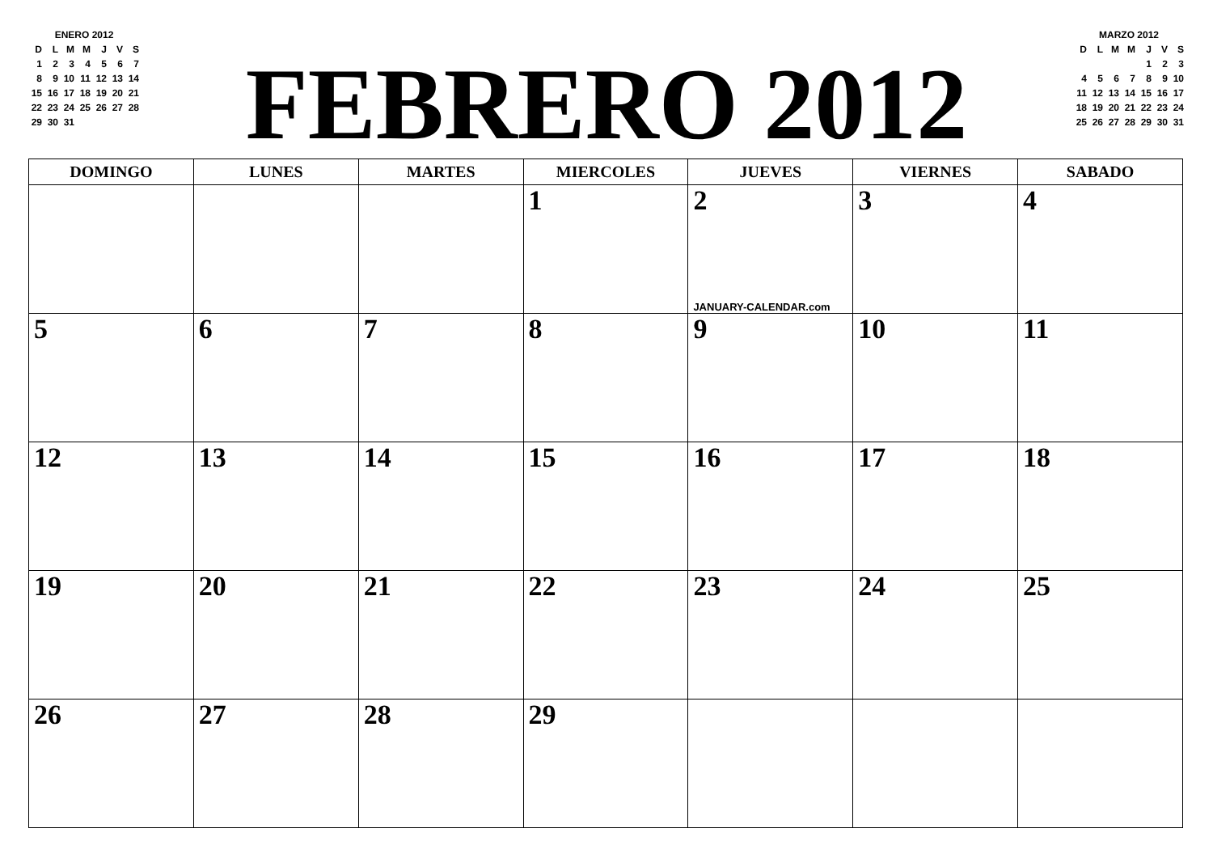ENERO 2012
| D | L | M | M | J | V | S |
| 1 | 2 | 3 | 4 | 5 | 6 | 7 |
| 8 | 9 | 10 | 11 | 12 | 13 | 14 |
| 15 | 16 | 17 | 18 | 19 | 20 | 21 |
| 22 | 23 | 24 | 25 | 26 | 27 | 28 |
| 29 | 30 | 31 | | | | |
FEBRERO 2012
MARZO 2012
| D | L | M | M | J | V | S |
| | | | | 1 | 2 | 3 |
| 4 | 5 | 6 | 7 | 8 | 9 | 10 |
| 11 | 12 | 13 | 14 | 15 | 16 | 17 |
| 18 | 19 | 20 | 21 | 22 | 23 | 24 |
| 25 | 26 | 27 | 28 | 29 | 30 | 31 |
| DOMINGO | LUNES | MARTES | MIERCOLES | JUEVES | VIERNES | SABADO |
| --- | --- | --- | --- | --- | --- | --- |
| | | | 1 | 2 JANUARY-CALENDAR.com | 3 | 4 |
| 5 | 6 | 7 | 8 | 9 | 10 | 11 |
| 12 | 13 | 14 | 15 | 16 | 17 | 18 |
| 19 | 20 | 21 | 22 | 23 | 24 | 25 |
| 26 | 27 | 28 | 29 | | | |